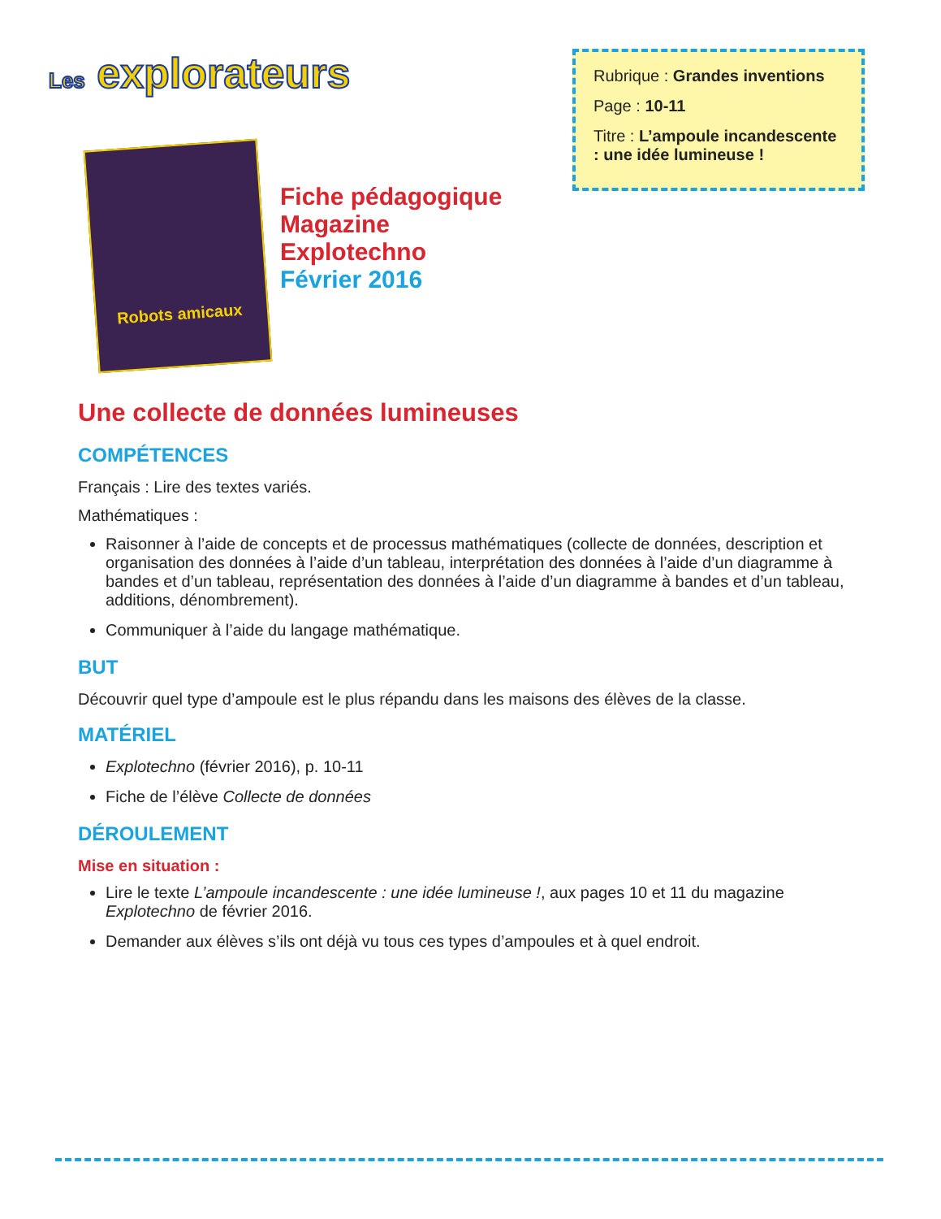Les explorateurs
Robots amicaux
Fiche pédagogique
Magazine
Explotechno
Février 2016
Rubrique : Grandes inventions
Page : 10-11
Titre : L’ampoule incandescente : une idée lumineuse !
Une collecte de données lumineuses
COMPÉTENCES
Français : Lire des textes variés.
Mathématiques :
Raisonner à l’aide de concepts et de processus mathématiques (collecte de données, description et organisation des données à l’aide d’un tableau, interprétation des données à l’aide d’un diagramme à bandes et d’un tableau, représentation des données à l’aide d’un diagramme à bandes et d’un tableau, additions, dénombrement).
Communiquer à l’aide du langage mathématique.
BUT
Découvrir quel type d’ampoule est le plus répandu dans les maisons des élèves de la classe.
MATÉRIEL
Explotechno (février 2016), p. 10-11
Fiche de l’élève Collecte de données
DÉROULEMENT
Mise en situation :
Lire le texte L’ampoule incandescente : une idée lumineuse !, aux pages 10 et 11 du magazine Explotechno de février 2016.
Demander aux élèves s’ils ont déjà vu tous ces types d’ampoules et à quel endroit.